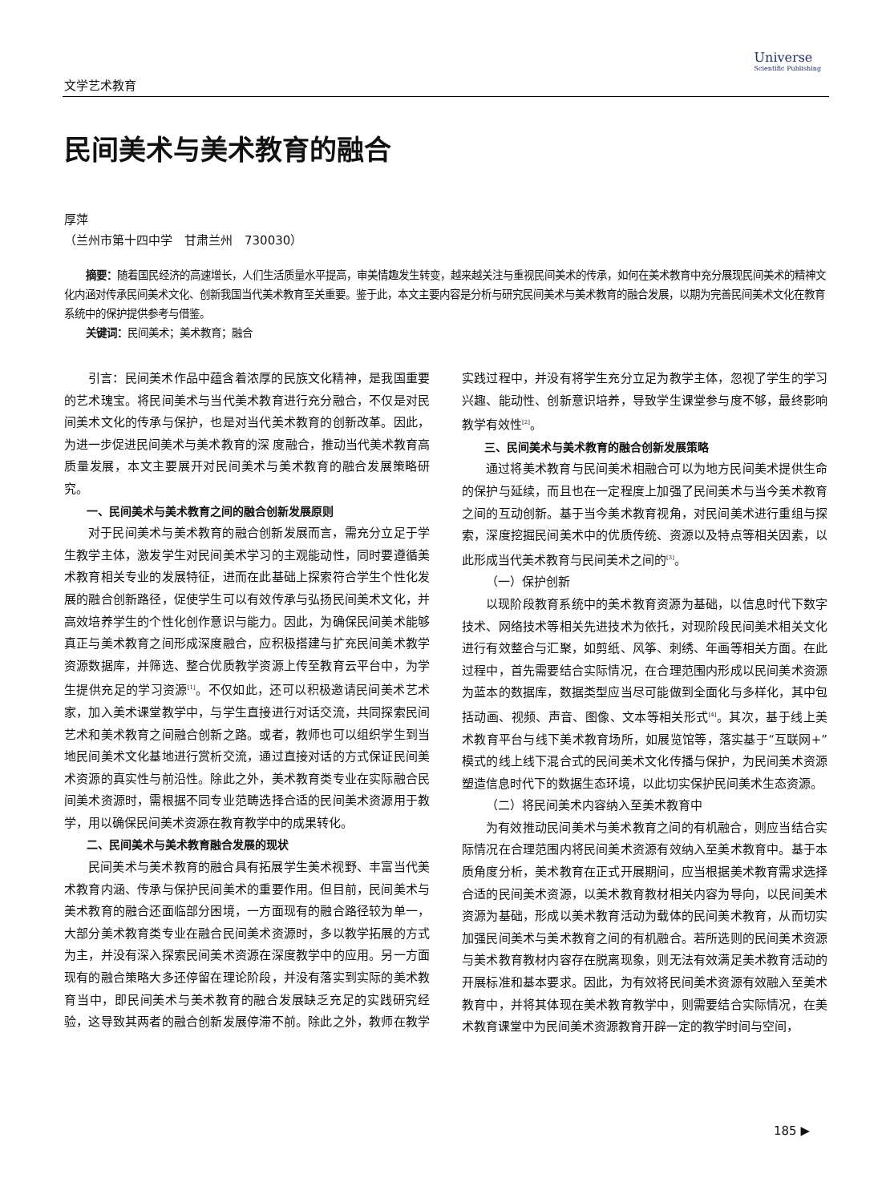文学艺术教育
Universe
Scientific Publishing
民间美术与美术教育的融合
厚萍
（兰州市第十四中学　甘肃兰州　730030）
摘要：随着国民经济的高速增长，人们生活质量水平提高，审美情趣发生转变，越来越关注与重视民间美术的传承，如何在美术教育中充分展现民间美术的精神文化内涵对传承民间美术文化、创新我国当代美术教育至关重要。鉴于此，本文主要内容是分析与研究民间美术与美术教育的融合发展，以期为完善民间美术文化在教育系统中的保护提供参考与借鉴。
关键词：民间美术；美术教育；融合
引言：民间美术作品中蕴含着浓厚的民族文化精神，是我国重要的艺术瑰宝。将民间美术与当代美术教育进行充分融合，不仅是对民间美术文化的传承与保护，也是对当代美术教育的创新改革。因此，为进一步促进民间美术与美术教育的深 度融合，推动当代美术教育高质量发展，本文主要展开对民间美术与美术教育的融合发展策略研究。
一、民间美术与美术教育之间的融合创新发展原则
对于民间美术与美术教育的融合创新发展而言，需充分立足于学生教学主体，激发学生对民间美术学习的主观能动性，同时要遵循美术教育相关专业的发展特征，进而在此基础上探索符合学生个性化发展的融合创新路径，促使学生可以有效传承与弘扬民间美术文化，并高效培养学生的个性化创作意识与能力。因此，为确保民间美术能够真正与美术教育之间形成深度融合，应积极搭建与扩充民间美术教学资源数据库，并筛选、整合优质教学资源上传至教育云平台中，为学生提供充足的学习资源<sup>[1]</sup>。不仅如此，还可以积极邀请民间美术艺术家，加入美术课堂教学中，与学生直接进行对话交流，共同探索民间艺术和美术教育之间融合创新之路。或者，教师也可以组织学生到当地民间美术文化基地进行赏析交流，通过直接对话的方式保证民间美术资源的真实性与前沿性。除此之外，美术教育类专业在实际融合民间美术资源时，需根据不同专业范畴选择合适的民间美术资源用于教学，用以确保民间美术资源在教育教学中的成果转化。
二、民间美术与美术教育融合发展的现状
民间美术与美术教育的融合具有拓展学生美术视野、丰富当代美术教育内涵、传承与保护民间美术的重要作用。但目前，民间美术与美术教育的融合还面临部分困境，一方面现有的融合路径较为单一，大部分美术教育类专业在融合民间美术资源时，多以教学拓展的方式为主，并没有深入探索民间美术资源在深度教学中的应用。另一方面现有的融合策略大多还停留在理论阶段，并没有落实到实际的美术教育当中，即民间美术与美术教育的融合发展缺乏充足的实践研究经验，这导致其两者的融合创新发展停滞不前。除此之外，教师在教学实践过程中，并没有将学生充分立足为教学主体，忽视了学生的学习兴趣、能动性、创新意识培养，导致学生课堂参与度不够，最终影响教学有效性<sup>[2]</sup>。
三、民间美术与美术教育的融合创新发展策略
通过将美术教育与民间美术相融合可以为地方民间美术提供生命的保护与延续，而且也在一定程度上加强了民间美术与当今美术教育之间的互动创新。基于当今美术教育视角，对民间美术进行重组与探索，深度挖掘民间美术中的优质传统、资源以及特点等相关因素，以此形成当代美术教育与民间美术之间的<sup>[3]</sup>。
（一）保护创新
以现阶段教育系统中的美术教育资源为基础，以信息时代下数字技术、网络技术等相关先进技术为依托，对现阶段民间美术相关文化进行有效整合与汇聚，如剪纸、风筝、刺绣、年画等相关方面。在此过程中，首先需要结合实际情况，在合理范围内形成以民间美术资源为蓝本的数据库，数据类型应当尽可能做到全面化与多样化，其中包括动画、视频、声音、图像、文本等相关形式<sup>[4]</sup>。其次，基于线上美术教育平台与线下美术教育场所，如展览馆等，落实基于“互联网+”模式的线上线下混合式的民间美术文化传播与保护，为民间美术资源塑造信息时代下的数据生态环境，以此切实保护民间美术生态资源。
（二）将民间美术内容纳入至美术教育中
为有效推动民间美术与美术教育之间的有机融合，则应当结合实际情况在合理范围内将民间美术资源有效纳入至美术教育中。基于本质角度分析，美术教育在正式开展期间，应当根据美术教育需求选择合适的民间美术资源，以美术教育教材相关内容为导向，以民间美术资源为基础，形成以美术教育活动为载体的民间美术教育，从而切实加强民间美术与美术教育之间的有机融合。若所选则的民间美术资源与美术教育教材内容存在脱离现象，则无法有效满足美术教育活动的开展标准和基本要求。因此，为有效将民间美术资源有效融入至美术教育中，并将其体现在美术教育教学中，则需要结合实际情况，在美术教育课堂中为民间美术资源教育开辟一定的教学时间与空间，
185 ▶